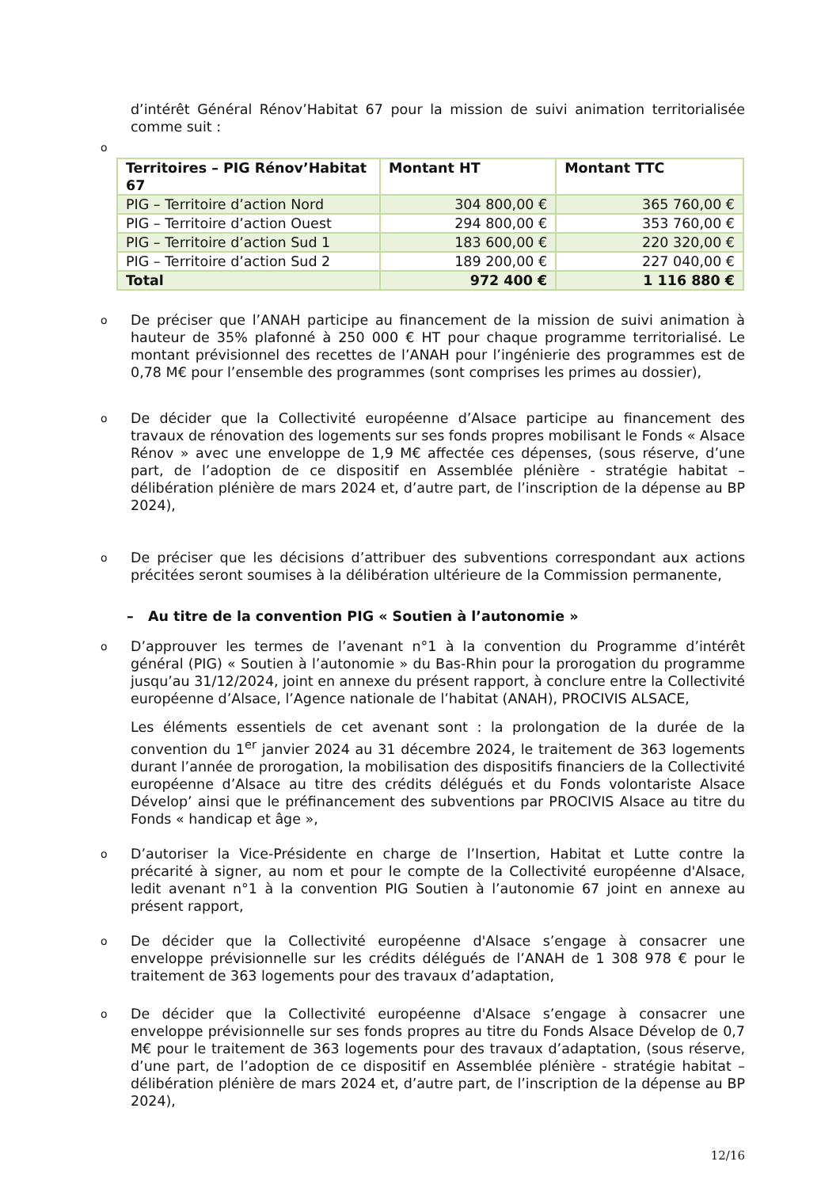d’intérêt Général Rénov’Habitat 67 pour la mission de suivi animation territorialisée comme suit :
o
| Territoires – PIG Rénov’Habitat 67 | Montant HT | Montant TTC |
| --- | --- | --- |
| PIG – Territoire d’action Nord | 304 800,00 € | 365 760,00 € |
| PIG – Territoire d’action Ouest | 294 800,00 € | 353 760,00 € |
| PIG – Territoire d’action Sud 1 | 183 600,00 € | 220 320,00 € |
| PIG – Territoire d’action Sud 2 | 189 200,00 € | 227 040,00 € |
| Total | 972 400 € | 1 116 880 € |
o
De préciser que l’ANAH participe au financement de la mission de suivi animation à hauteur de 35% plafonné à 250 000 € HT pour chaque programme territorialisé. Le montant prévisionnel des recettes de l’ANAH pour l’ingénierie des programmes est de 0,78 M€ pour l’ensemble des programmes (sont comprises les primes au dossier),
o
De décider que la Collectivité européenne d’Alsace participe au financement des travaux de rénovation des logements sur ses fonds propres mobilisant le Fonds « Alsace Rénov » avec une enveloppe de 1,9 M€ affectée ces dépenses, (sous réserve, d’une part, de l’adoption de ce dispositif en Assemblée plénière - stratégie habitat – délibération plénière de mars 2024 et, d’autre part, de l’inscription de la dépense au BP 2024),
o
De préciser que les décisions d’attribuer des subventions correspondant aux actions précitées seront soumises à la délibération ultérieure de la Commission permanente,
– Au titre de la convention PIG « Soutien à l’autonomie »
o
D’approuver les termes de l’avenant n°1 à la convention du Programme d’intérêt général (PIG) « Soutien à l’autonomie » du Bas-Rhin pour la prorogation du programme jusqu’au 31/12/2024, joint en annexe du présent rapport, à conclure entre la Collectivité européenne d’Alsace, l’Agence nationale de l’habitat (ANAH), PROCIVIS ALSACE,
Les éléments essentiels de cet avenant sont : la prolongation de la durée de la convention du 1<sup>er</sup> janvier 2024 au 31 décembre 2024, le traitement de 363 logements durant l’année de prorogation, la mobilisation des dispositifs financiers de la Collectivité européenne d’Alsace au titre des crédits délégués et du Fonds volontariste Alsace Dévelop’ ainsi que le préfinancement des subventions par PROCIVIS Alsace au titre du Fonds « handicap et âge »,
o
D’autoriser la Vice-Présidente en charge de l’Insertion, Habitat et Lutte contre la précarité à signer, au nom et pour le compte de la Collectivité européenne d'Alsace, ledit avenant n°1 à la convention PIG Soutien à l’autonomie 67 joint en annexe au présent rapport,
o
De décider que la Collectivité européenne d'Alsace s’engage à consacrer une enveloppe prévisionnelle sur les crédits délégués de l’ANAH de 1 308 978 € pour le traitement de 363 logements pour des travaux d’adaptation,
o
De décider que la Collectivité européenne d'Alsace s’engage à consacrer une enveloppe prévisionnelle sur ses fonds propres au titre du Fonds Alsace Dévelop de 0,7 M€ pour le traitement de 363 logements pour des travaux d’adaptation, (sous réserve, d’une part, de l’adoption de ce dispositif en Assemblée plénière - stratégie habitat – délibération plénière de mars 2024 et, d’autre part, de l’inscription de la dépense au BP 2024),
12/16